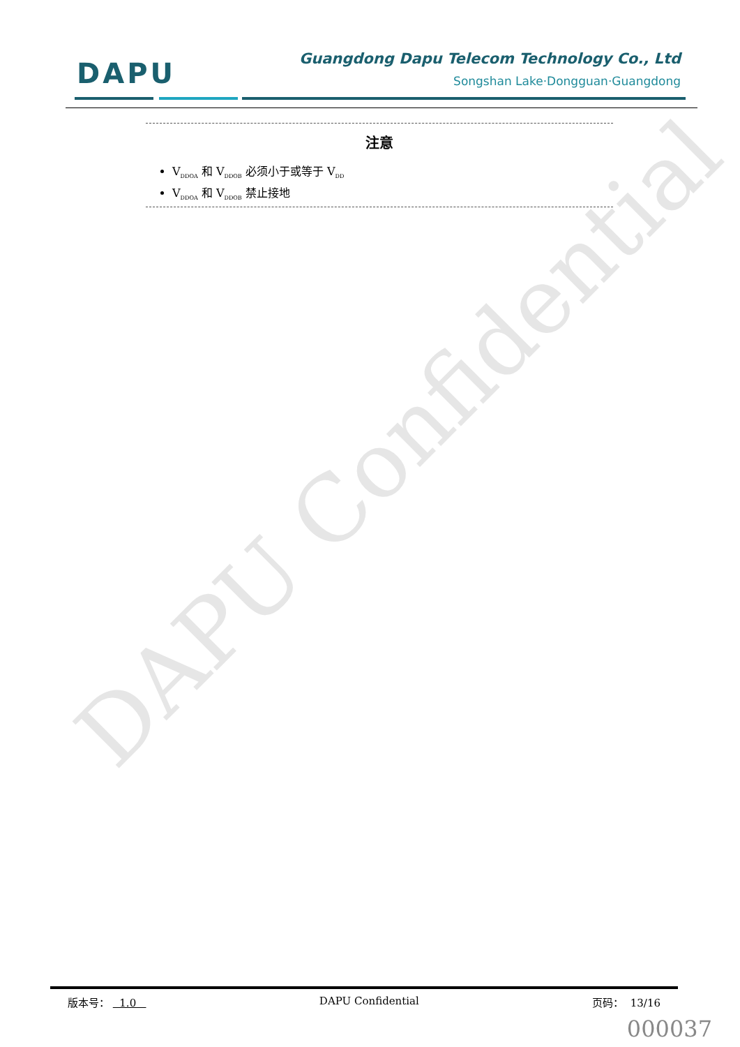DAPU Confidential
DAPU
Guangdong Dapu Telecom Technology Co., Ltd
Songshan Lake·Dongguan·Guangdong
注意
V<sub>DDOA</sub> 和 V<sub>DDOB</sub> 必须小于或等于 V<sub>DD</sub>
V<sub>DDOA</sub> 和 V<sub>DDOB</sub> 禁止接地
版本号： 1.0 DAPU Confidential 页码： 13/16
000037